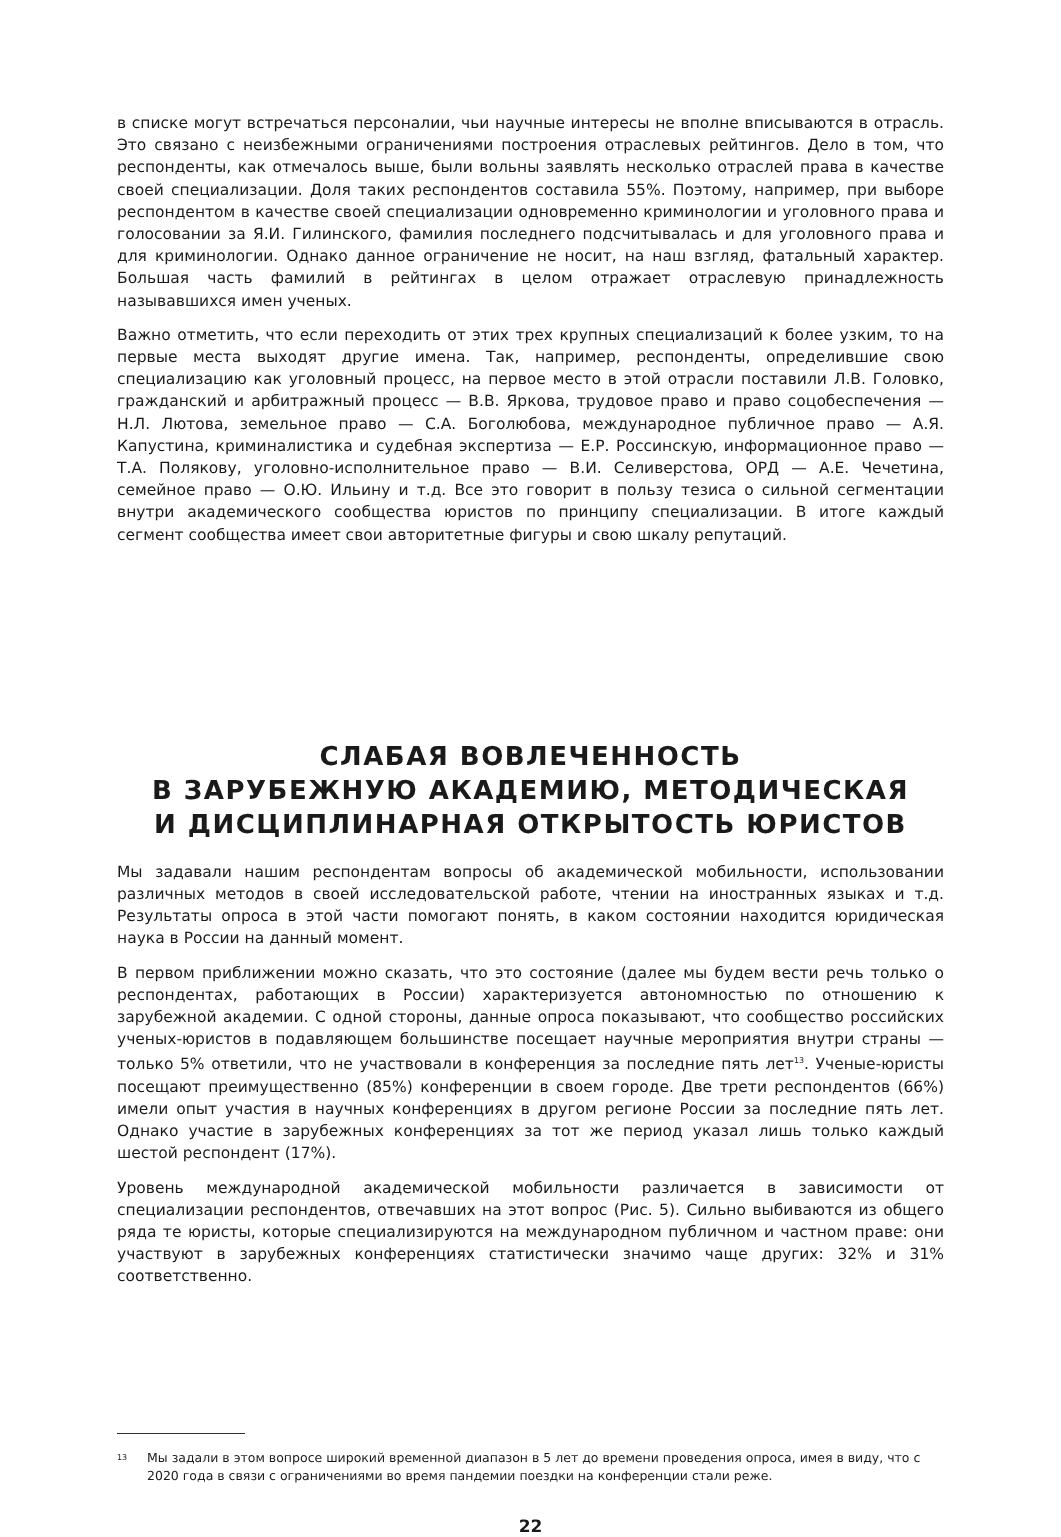в списке могут встречаться персоналии, чьи научные интересы не вполне вписываются в отрасль. Это связано с неизбежными ограничениями построения отраслевых рейтингов. Дело в том, что респонденты, как отмечалось выше, были вольны заявлять несколько отраслей права в качестве своей специализации. Доля таких респондентов составила 55%. Поэтому, например, при выборе респондентом в качестве своей специализации одновременно криминологии и уголовного права и голосовании за Я.И. Гилинского, фамилия последнего подсчитывалась и для уголовного права и для криминологии. Однако данное ограничение не носит, на наш взгляд, фатальный характер. Большая часть фамилий в рейтингах в целом отражает отраслевую принадлежность называвшихся имен ученых.
Важно отметить, что если переходить от этих трех крупных специализаций к более узким, то на первые места выходят другие имена. Так, например, респонденты, определившие свою специализацию как уголовный процесс, на первое место в этой отрасли поставили Л.В. Головко, гражданский и арбитражный процесс — В.В. Яркова, трудовое право и право соцобеспечения — Н.Л. Лютова, земельное право — С.А. Боголюбова, международное публичное право — А.Я. Капустина, криминалистика и судебная экспертиза — Е.Р. Россинскую, информационное право — Т.А. Полякову, уголовно-исполнительное право — В.И. Селиверстова, ОРД — А.Е. Чечетина, семейное право — О.Ю. Ильину и т.д. Все это говорит в пользу тезиса о сильной сегментации внутри академического сообщества юристов по принципу специализации. В итоге каждый сегмент сообщества имеет свои авторитетные фигуры и свою шкалу репутаций.
СЛАБАЯ ВОВЛЕЧЕННОСТЬ
В ЗАРУБЕЖНУЮ АКАДЕМИЮ, МЕТОДИЧЕСКАЯ
И ДИСЦИПЛИНАРНАЯ ОТКРЫТОСТЬ ЮРИСТОВ
Мы задавали нашим респондентам вопросы об академической мобильности, использовании различных методов в своей исследовательской работе, чтении на иностранных языках и т.д. Результаты опроса в этой части помогают понять, в каком состоянии находится юридическая наука в России на данный момент.
В первом приближении можно сказать, что это состояние (далее мы будем вести речь только о респондентах, работающих в России) характеризуется автономностью по отношению к зарубежной академии. С одной стороны, данные опроса показывают, что сообщество российских ученых-юристов в подавляющем большинстве посещает научные мероприятия внутри страны — только 5% ответили, что не участвовали в конференция за последние пять лет<sup>13</sup>. Ученые-юристы посещают преимущественно (85%) конференции в своем городе. Две трети респондентов (66%) имели опыт участия в научных конференциях в другом регионе России за последние пять лет. Однако участие в зарубежных конференциях за тот же период указал лишь только каждый шестой респондент (17%).
Уровень международной академической мобильности различается в зависимости от специализации респондентов, отвечавших на этот вопрос (Рис. 5). Сильно выбиваются из общего ряда те юристы, которые специализируются на международном публичном и частном праве: они участвуют в зарубежных конференциях статистически значимо чаще других: 32% и 31% соответственно.
<sup>13</sup> Мы задали в этом вопросе широкий временной диапазон в 5 лет до времени проведения опроса, имея в виду, что с 2020 года в связи с ограничениями во время пандемии поездки на конференции стали реже.
22